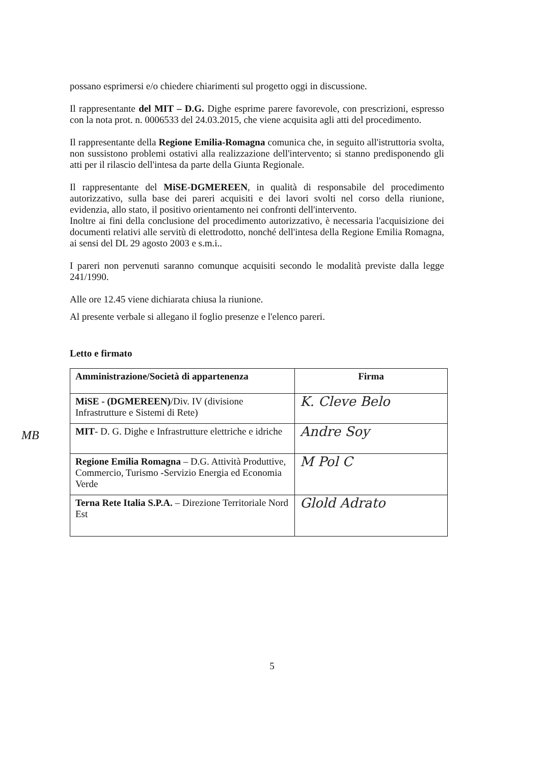MB
possano esprimersi e/o chiedere chiarimenti sul progetto oggi in discussione.
Il rappresentante del MIT – D.G. Dighe esprime parere favorevole, con prescrizioni, espresso con la nota prot. n. 0006533 del 24.03.2015, che viene acquisita agli atti del procedimento.
Il rappresentante della Regione Emilia-Romagna comunica che, in seguito all'istruttoria svolta, non sussistono problemi ostativi alla realizzazione dell'intervento; si stanno predisponendo gli atti per il rilascio dell'intesa da parte della Giunta Regionale.
Il rappresentante del MiSE-DGMEREEN, in qualità di responsabile del procedimento autorizzativo, sulla base dei pareri acquisiti e dei lavori svolti nel corso della riunione, evidenzia, allo stato, il positivo orientamento nei confronti dell'intervento.
Inoltre ai fini della conclusione del procedimento autorizzativo, è necessaria l'acquisizione dei documenti relativi alle servitù di elettrodotto, nonché dell'intesa della Regione Emilia Romagna, ai sensi del DL 29 agosto 2003 e s.m.i..
I pareri non pervenuti saranno comunque acquisiti secondo le modalità previste dalla legge 241/1990.
Alle ore 12.45 viene dichiarata chiusa la riunione.
Al presente verbale si allegano il foglio presenze e l'elenco pareri.
Letto e firmato
| Amministrazione/Società di appartenenza | Firma |
| --- | --- |
| MiSE - (DGMEREEN) /Div. IV (divisione Infrastrutture e Sistemi di Rete) | K. Cleve Belo |
| MIT - D. G. Dighe e Infrastrutture elettriche e idriche | Andre Soy |
| Regione Emilia Romagna – D.G. Attività Produttive, Commercio, Turismo -Servizio Energia ed Economia Verde | M Pol C |
| Terna Rete Italia S.P.A. – Direzione Territoriale Nord Est | Glold Adrato |
5